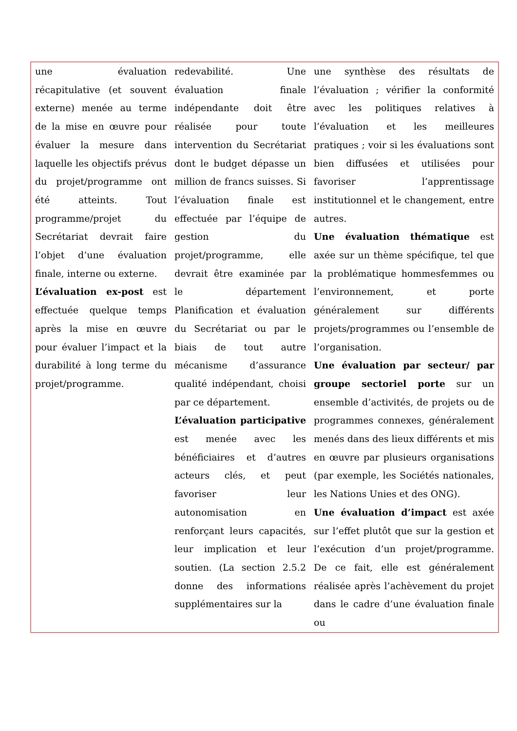| une évaluation récapitulative (et souvent externe) menée au terme de la mise en œuvre pour évaluer la mesure dans laquelle les objectifs prévus du projet/programme ont été atteints. Tout programme/projet du Secrétariat devrait faire l’objet d’une évaluation finale, interne ou externe. L’évaluation ex-post est effectuée quelque temps après la mise en œuvre pour évaluer l’impact et la durabilité à long terme du projet/programme. | redevabilité. Une évaluation finale indépendante doit être réalisée pour toute intervention du Secrétariat dont le budget dépasse un million de francs suisses. Si l’évaluation finale est effectuée par l’équipe de gestion du projet/programme, elle devrait être examinée par le département Planification et évaluation du Secrétariat ou par le biais de tout autre mécanisme d’assurance qualité indépendant, choisi par ce département. L’évaluation participative est menée avec les bénéficiaires et d’autres acteurs clés, et peut favoriser leur autonomisation en renforçant leurs capacités, leur implication et leur soutien. (La section 2.5.2 donne des informations supplémentaires sur la | une synthèse des résultats de l’évaluation ; vérifier la conformité avec les politiques relatives à l’évaluation et les meilleures pratiques ; voir si les évaluations sont bien diffusées et utilisées pour favoriser l’apprentissage institutionnel et le changement, entre autres. Une évaluation thématique est axée sur un thème spécifique, tel que la problématique hommesfemmes ou l’environnement, et porte généralement sur différents projets/programmes ou l’ensemble de l’organisation. Une évaluation par secteur/ par groupe sectoriel porte sur un ensemble d’activités, de projets ou de programmes connexes, généralement menés dans des lieux différents et mis en œuvre par plusieurs organisations (par exemple, les Sociétés nationales, les Nations Unies et des ONG). Une évaluation d’impact est axée sur l’effet plutôt que sur la gestion et l’exécution d’un projet/programme. De ce fait, elle est généralement réalisée après l’achèvement du projet dans le cadre d’une évaluation finale ou |